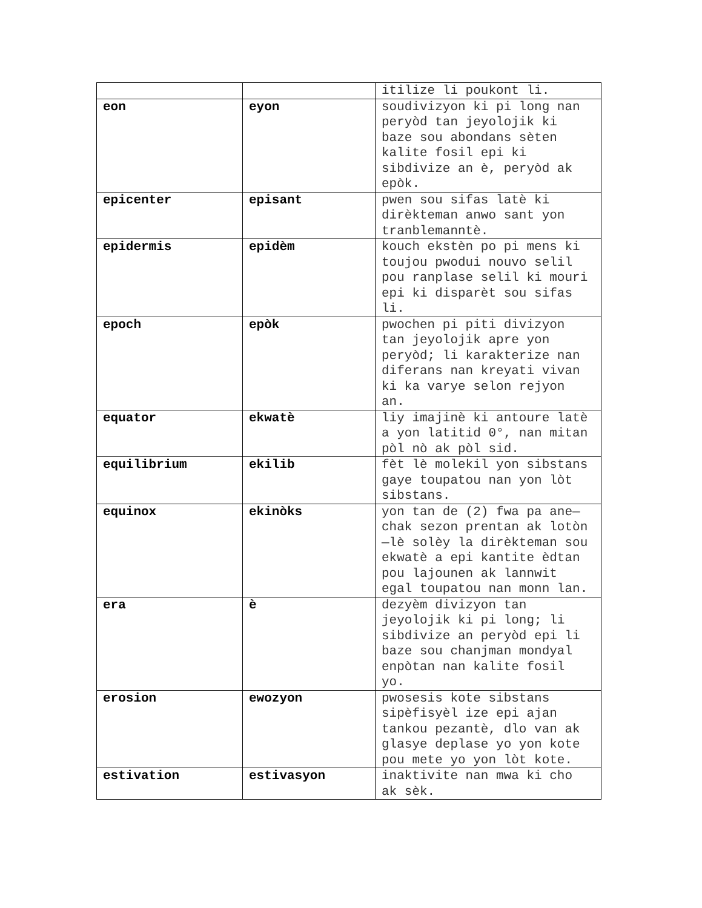| | | itilize li poukont li. |
| eon | eyon | soudivizyon ki pi long nan peryòd tan jeyolojik ki baze sou abondans sèten kalite fosil epi ki sibdivize an è, peryòd ak epòk. |
| epicenter | episant | pwen sou sifas latè ki dirèkteman anwo sant yon tranblemanntè. |
| epidermis | epidèm | kouch ekstèn po pi mens ki toujou pwodui nouvo selil pou ranplase selil ki mouri epi ki disparèt sou sifas li. |
| epoch | epòk | pwochen pi piti divizyon tan jeyolojik apre yon peryòd; li karakterize nan diferans nan kreyati vivan ki ka varye selon rejyon an. |
| equator | ekwatè | liy imajinè ki antoure latè a yon latitid 0°, nan mitan pòl nò ak pòl sid. |
| equilibrium | ekilib | fèt lè molekil yon sibstans gaye toupatou nan yon lòt sibstans. |
| equinox | ekinòks | yon tan de (2) fwa pa ane—chak sezon prentan ak lotòn—lè solèy la dirèkteman sou ekwatè a epi kantite èdtan pou lajounen ak lannwit egal toupatou nan monn lan. |
| era | è | dezyèm divizyon tan jeyolojik ki pi long; li sibdivize an peryòd epi li baze sou chanjman mondyal enpòtan nan kalite fosil yo. |
| erosion | ewozyon | pwosesis kote sibstans sipèfisyèl ize epi ajan tankou pezantè, dlo van ak glasye deplase yo yon kote pou mete yo yon lòt kote. |
| estivation | estivasyon | inaktivite nan mwa ki cho ak sèk. |